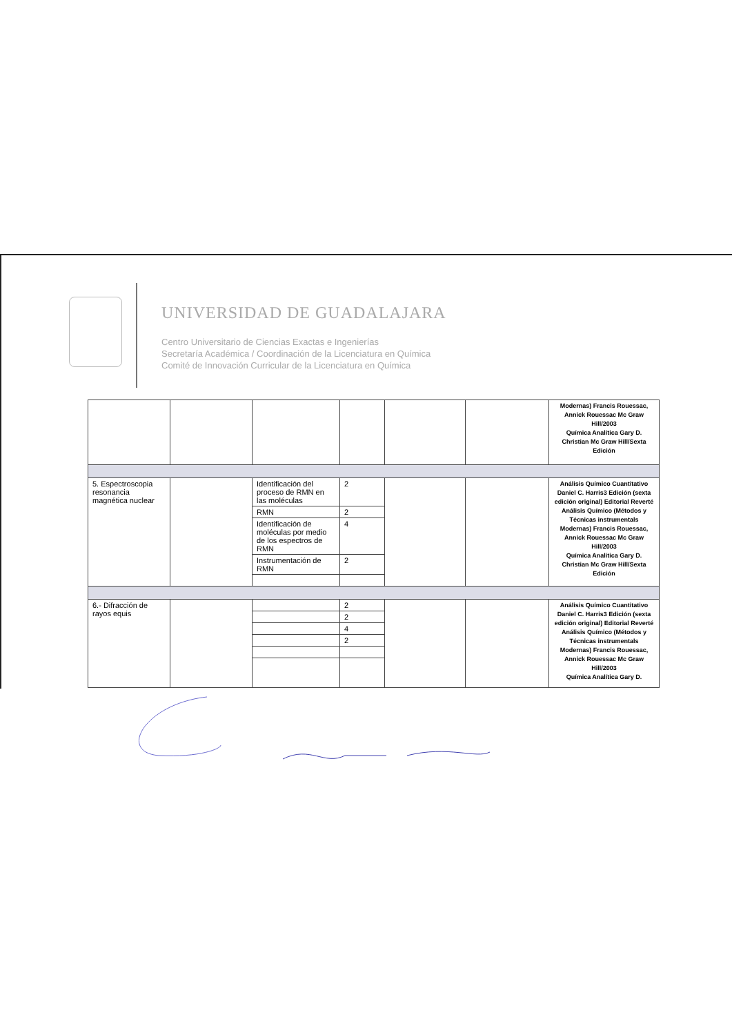UNIVERSIDAD DE GUADALAJARA
Centro Universitario de Ciencias Exactas e Ingenierías
Secretaría Académica / Coordinación de la Licenciatura en Química
Comité de Innovación Curricular de la Licenciatura en Química
| | | | | | | Modernas) Francis Rouessac, Annick Rouessac Mc Graw Hill/2003 Química Analítica Gary D. Christian Mc Graw Hill/Sexta Edición |
| 5. Espectroscopia resonancia magnética nuclear | | Identificación del proceso de RMN en las moléculas | 2 | | | Análisis Químico Cuantitativo Daniel C. Harris3 Edición (sexta edición original) Editorial Reverté Análisis Químico (Métodos y Técnicas instrumentals Modernas) Francis Rouessac, Annick Rouessac Mc Graw Hill/2003 Química Analítica Gary D. Christian Mc Graw Hill/Sexta Edición |
| | | RMN | 2 | | | |
| | | Identificación de moléculas por medio de los espectros de RMN | 4 | | | |
| | | Instrumentación de RMN | 2 | | | |
| 6.- Difracción de rayos equis | | | 2 | | | Análisis Químico Cuantitativo Daniel C. Harris3 Edición (sexta edición original) Editorial Reverté Análisis Químico (Métodos y Técnicas instrumentals Modernas) Francis Rouessac, Annick Rouessac Mc Graw Hill/2003 Química Analítica Gary D. |
| | | | 2 | | | |
| | | | 4 | | | |
| | | | 2 | | | |